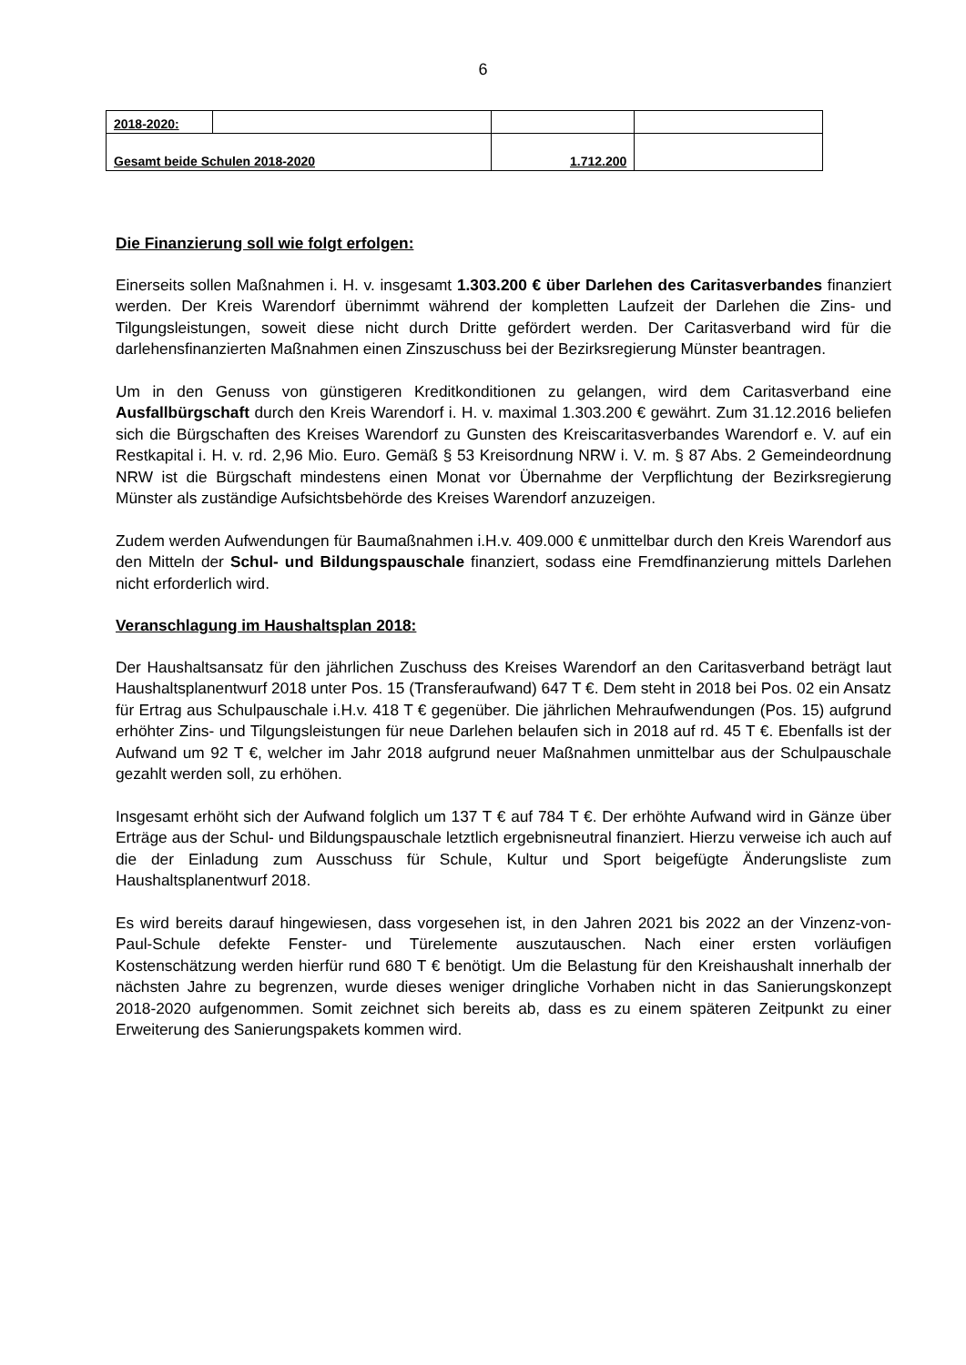6
| 2018-2020: | | | |
| Gesamt beide Schulen 2018-2020 | | 1.712.200 | |
Die Finanzierung soll wie folgt erfolgen:
Einerseits sollen Maßnahmen i. H. v. insgesamt 1.303.200 € über Darlehen des Caritasverbandes finanziert werden. Der Kreis Warendorf übernimmt während der kompletten Laufzeit der Darlehen die Zins- und Tilgungsleistungen, soweit diese nicht durch Dritte gefördert werden. Der Caritasverband wird für die darlehensfinanzierten Maßnahmen einen Zinszuschuss bei der Bezirksregierung Münster beantragen.
Um in den Genuss von günstigeren Kreditkonditionen zu gelangen, wird dem Caritasverband eine Ausfallbürgschaft durch den Kreis Warendorf i. H. v. maximal 1.303.200 € gewährt. Zum 31.12.2016 beliefen sich die Bürgschaften des Kreises Warendorf zu Gunsten des Kreiscaritasverbandes Warendorf e. V. auf ein Restkapital i. H. v. rd. 2,96 Mio. Euro. Gemäß § 53 Kreisordnung NRW i. V. m. § 87 Abs. 2 Gemeindeordnung NRW ist die Bürgschaft mindestens einen Monat vor Übernahme der Verpflichtung der Bezirksregierung Münster als zuständige Aufsichtsbehörde des Kreises Warendorf anzuzeigen.
Zudem werden Aufwendungen für Baumaßnahmen i.H.v. 409.000 € unmittelbar durch den Kreis Warendorf aus den Mitteln der Schul- und Bildungspauschale finanziert, sodass eine Fremdfinanzierung mittels Darlehen nicht erforderlich wird.
Veranschlagung im Haushaltsplan 2018:
Der Haushaltsansatz für den jährlichen Zuschuss des Kreises Warendorf an den Caritasverband beträgt laut Haushaltsplanentwurf 2018 unter Pos. 15 (Transferaufwand) 647 T €. Dem steht in 2018 bei Pos. 02 ein Ansatz für Ertrag aus Schulpauschale i.H.v. 418 T € gegenüber. Die jährlichen Mehraufwendungen (Pos. 15) aufgrund erhöhter Zins- und Tilgungsleistungen für neue Darlehen belaufen sich in 2018 auf rd. 45 T €. Ebenfalls ist der Aufwand um 92 T €, welcher im Jahr 2018 aufgrund neuer Maßnahmen unmittelbar aus der Schulpauschale gezahlt werden soll, zu erhöhen.
Insgesamt erhöht sich der Aufwand folglich um 137 T € auf 784 T €. Der erhöhte Aufwand wird in Gänze über Erträge aus der Schul- und Bildungspauschale letztlich ergebnisneutral finanziert. Hierzu verweise ich auch auf die der Einladung zum Ausschuss für Schule, Kultur und Sport beigefügte Änderungsliste zum Haushaltsplanentwurf 2018.
Es wird bereits darauf hingewiesen, dass vorgesehen ist, in den Jahren 2021 bis 2022 an der Vinzenz-von-Paul-Schule defekte Fenster- und Türelemente auszutauschen. Nach einer ersten vorläufigen Kostenschätzung werden hierfür rund 680 T € benötigt. Um die Belastung für den Kreishaushalt innerhalb der nächsten Jahre zu begrenzen, wurde dieses weniger dringliche Vorhaben nicht in das Sanierungskonzept 2018-2020 aufgenommen. Somit zeichnet sich bereits ab, dass es zu einem späteren Zeitpunkt zu einer Erweiterung des Sanierungspakets kommen wird.